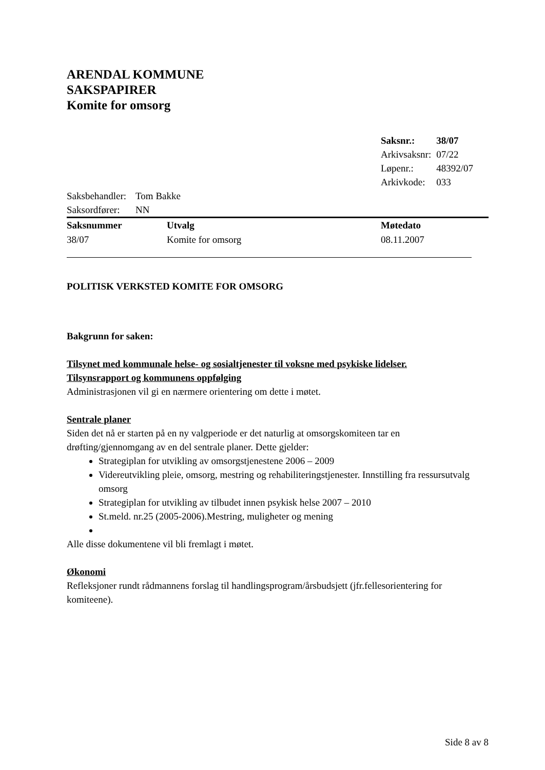ARENDAL KOMMUNE
SAKSPAPIRER
Komite for omsorg
| Saksnr.: | 38/07 |
| Arkivsaksnr: | 07/22 |
| Løpenr.: | 48392/07 |
| Arkivkode: | 033 |
| Saksbehandler: | Tom Bakke |
| Saksordfører: | NN |
| Saksnummer | Utvalg | Møtedato |
| --- | --- | --- |
| 38/07 | Komite for omsorg | 08.11.2007 |
POLITISK VERKSTED KOMITE FOR OMSORG
Bakgrunn for saken:
Tilsynet med kommunale helse- og sosialtjenester til voksne med psykiske lidelser.
Tilsynsrapport og kommunens oppfølging
Administrasjonen vil gi en nærmere orientering om dette i møtet.
Sentrale planer
Siden det nå er starten på en ny valgperiode er det naturlig at omsorgskomiteen tar en drøfting/gjennomgang av en del sentrale planer. Dette gjelder:
Strategiplan for utvikling av omsorgstjenestene 2006 – 2009
Videreutvikling pleie, omsorg, mestring og rehabiliteringstjenester. Innstilling fra ressursutvalg omsorg
Strategiplan for utvikling av tilbudet innen psykisk helse 2007 – 2010
St.meld. nr.25 (2005-2006).Mestring, muligheter og mening
Alle disse dokumentene vil bli fremlagt i møtet.
Økonomi
Refleksjoner rundt rådmannens forslag til handlingsprogram/årsbudsjett (jfr.fellesorientering for komiteene).
Side 8 av 8